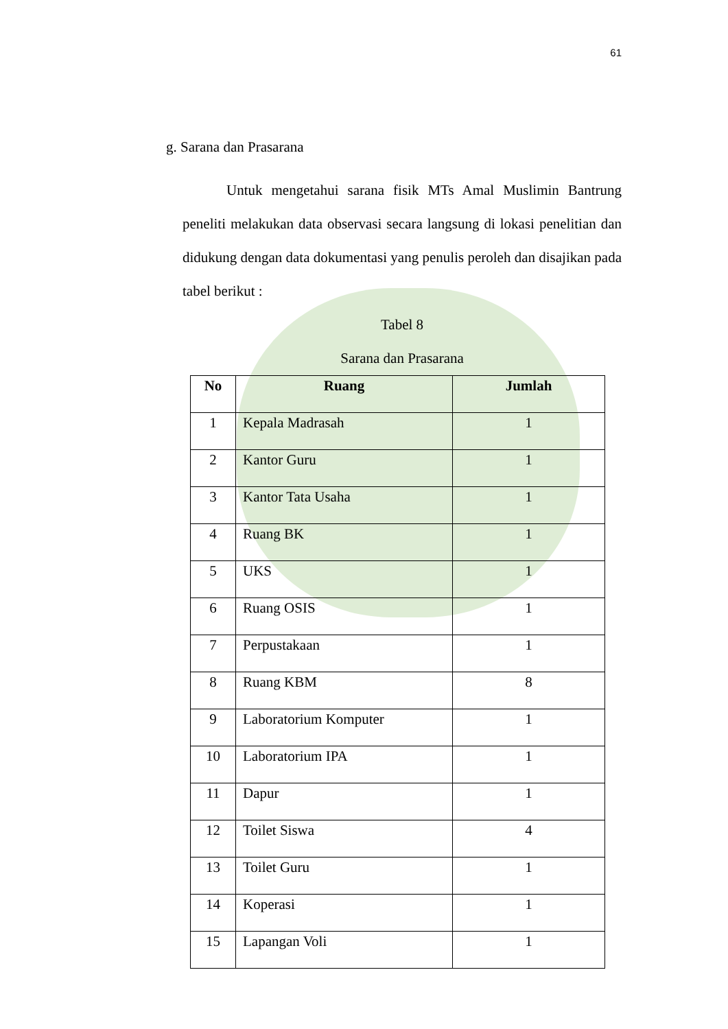61
g. Sarana dan Prasarana
Untuk mengetahui sarana fisik MTs Amal Muslimin Bantrung peneliti melakukan data observasi secara langsung di lokasi penelitian dan didukung dengan data dokumentasi yang penulis peroleh dan disajikan pada tabel berikut :
Tabel 8
Sarana dan Prasarana
| No | Ruang | Jumlah |
| --- | --- | --- |
| 1 | Kepala Madrasah | 1 |
| 2 | Kantor Guru | 1 |
| 3 | Kantor Tata Usaha | 1 |
| 4 | Ruang BK | 1 |
| 5 | UKS | 1 |
| 6 | Ruang OSIS | 1 |
| 7 | Perpustakaan | 1 |
| 8 | Ruang KBM | 8 |
| 9 | Laboratorium Komputer | 1 |
| 10 | Laboratorium IPA | 1 |
| 11 | Dapur | 1 |
| 12 | Toilet Siswa | 4 |
| 13 | Toilet Guru | 1 |
| 14 | Koperasi | 1 |
| 15 | Lapangan Voli | 1 |